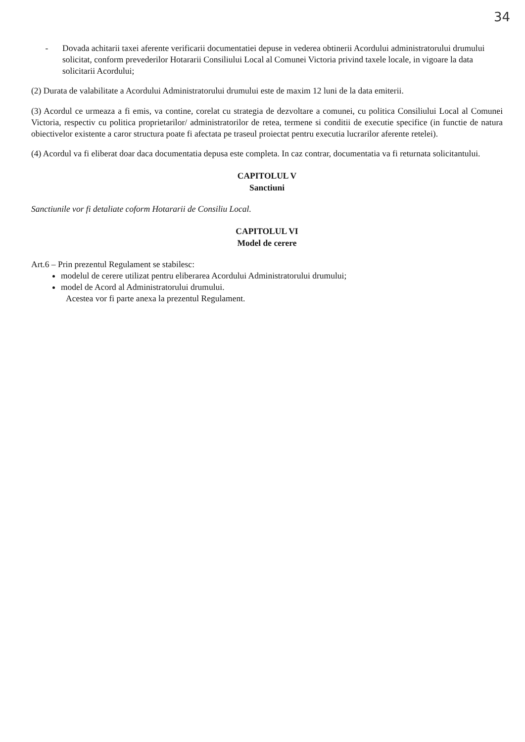34
- Dovada achitarii taxei aferente verificarii documentatiei depuse in vederea obtinerii Acordului administratorului drumului solicitat, conform prevederilor Hotararii Consiliului Local al Comunei Victoria privind taxele locale, in vigoare la data solicitarii Acordului;
(2) Durata de valabilitate a Acordului Administratorului drumului este de maxim 12 luni de la data emiterii.
(3) Acordul ce urmeaza a fi emis, va contine, corelat cu strategia de dezvoltare a comunei, cu politica Consiliului Local al Comunei Victoria, respectiv cu politica proprietarilor/ administratorilor de retea, termene si conditii de executie specifice (in functie de natura obiectivelor existente a caror structura poate fi afectata pe traseul proiectat pentru executia lucrarilor aferente retelei).
(4) Acordul va fi eliberat doar daca documentatia depusa este completa. In caz contrar, documentatia va fi returnata solicitantului.
CAPITOLUL V
Sanctiuni
Sanctiunile vor fi detaliate coform Hotararii de Consiliu Local.
CAPITOLUL VI
Model de cerere
Art.6 – Prin prezentul Regulament se stabilesc:
modelul de cerere utilizat pentru eliberarea Acordului Administratorului drumului;
model de Acord al Administratorului drumului.
Acestea vor fi parte anexa la prezentul Regulament.